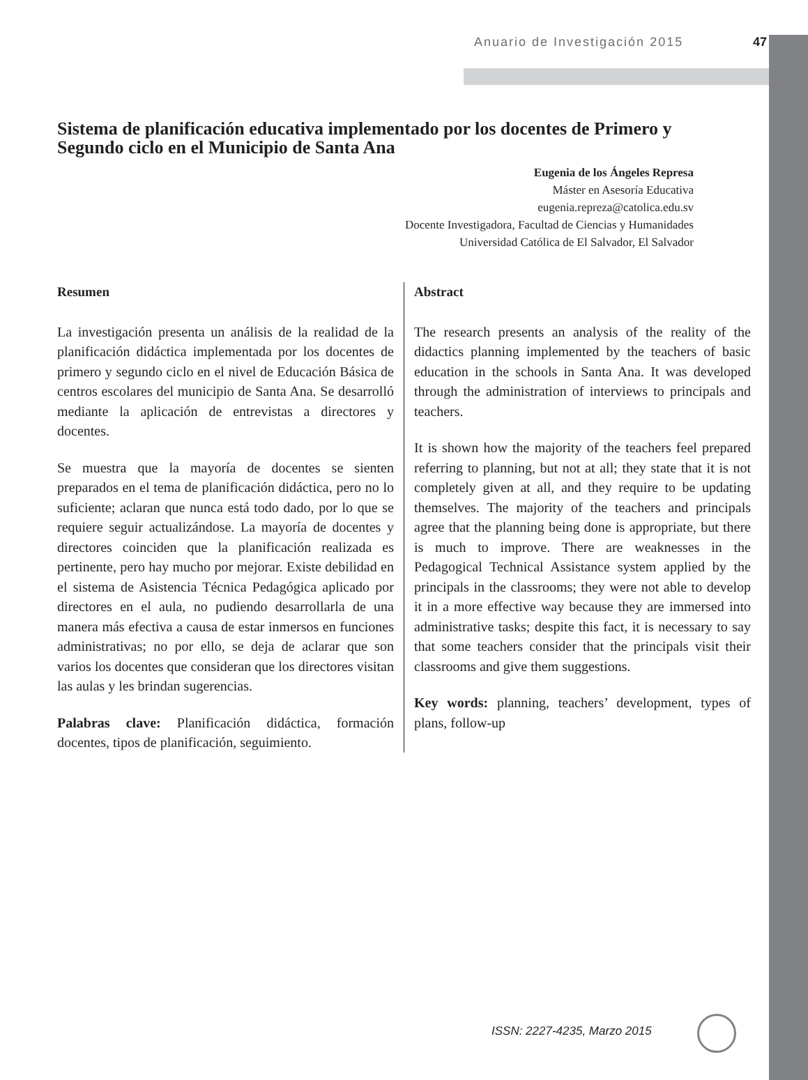Anuario de Investigación 2015 47
Sistema de planificación educativa implementado por los docentes de Primero y Segundo ciclo en el Municipio de Santa Ana
Eugenia de los Ángeles Represa
Máster en Asesoría Educativa
eugenia.repreza@catolica.edu.sv
Docente Investigadora, Facultad de Ciencias y Humanidades
Universidad Católica de El Salvador, El Salvador
Resumen
La investigación presenta un análisis de la realidad de la planificación didáctica implementada por los docentes de primero y segundo ciclo en el nivel de Educación Básica de centros escolares del municipio de Santa Ana. Se desarrolló mediante la aplicación de entrevistas a directores y docentes.
Se muestra que la mayoría de docentes se sienten preparados en el tema de planificación didáctica, pero no lo suficiente; aclaran que nunca está todo dado, por lo que se requiere seguir actualizándose. La mayoría de docentes y directores coinciden que la planificación realizada es pertinente, pero hay mucho por mejorar. Existe debilidad en el sistema de Asistencia Técnica Pedagógica aplicado por directores en el aula, no pudiendo desarrollarla de una manera más efectiva a causa de estar inmersos en funciones administrativas; no por ello, se deja de aclarar que son varios los docentes que consideran que los directores visitan las aulas y les brindan sugerencias.
Palabras clave: Planificación didáctica, formación docentes, tipos de planificación, seguimiento.
Abstract
The research presents an analysis of the reality of the didactics planning implemented by the teachers of basic education in the schools in Santa Ana. It was developed through the administration of interviews to principals and teachers.
It is shown how the majority of the teachers feel prepared referring to planning, but not at all; they state that it is not completely given at all, and they require to be updating themselves. The majority of the teachers and principals agree that the planning being done is appropriate, but there is much to improve. There are weaknesses in the Pedagogical Technical Assistance system applied by the principals in the classrooms; they were not able to develop it in a more effective way because they are immersed into administrative tasks; despite this fact, it is necessary to say that some teachers consider that the principals visit their classrooms and give them suggestions.
Key words: planning, teachers’ development, types of plans, follow-up
ISSN: 2227-4235, Marzo 2015